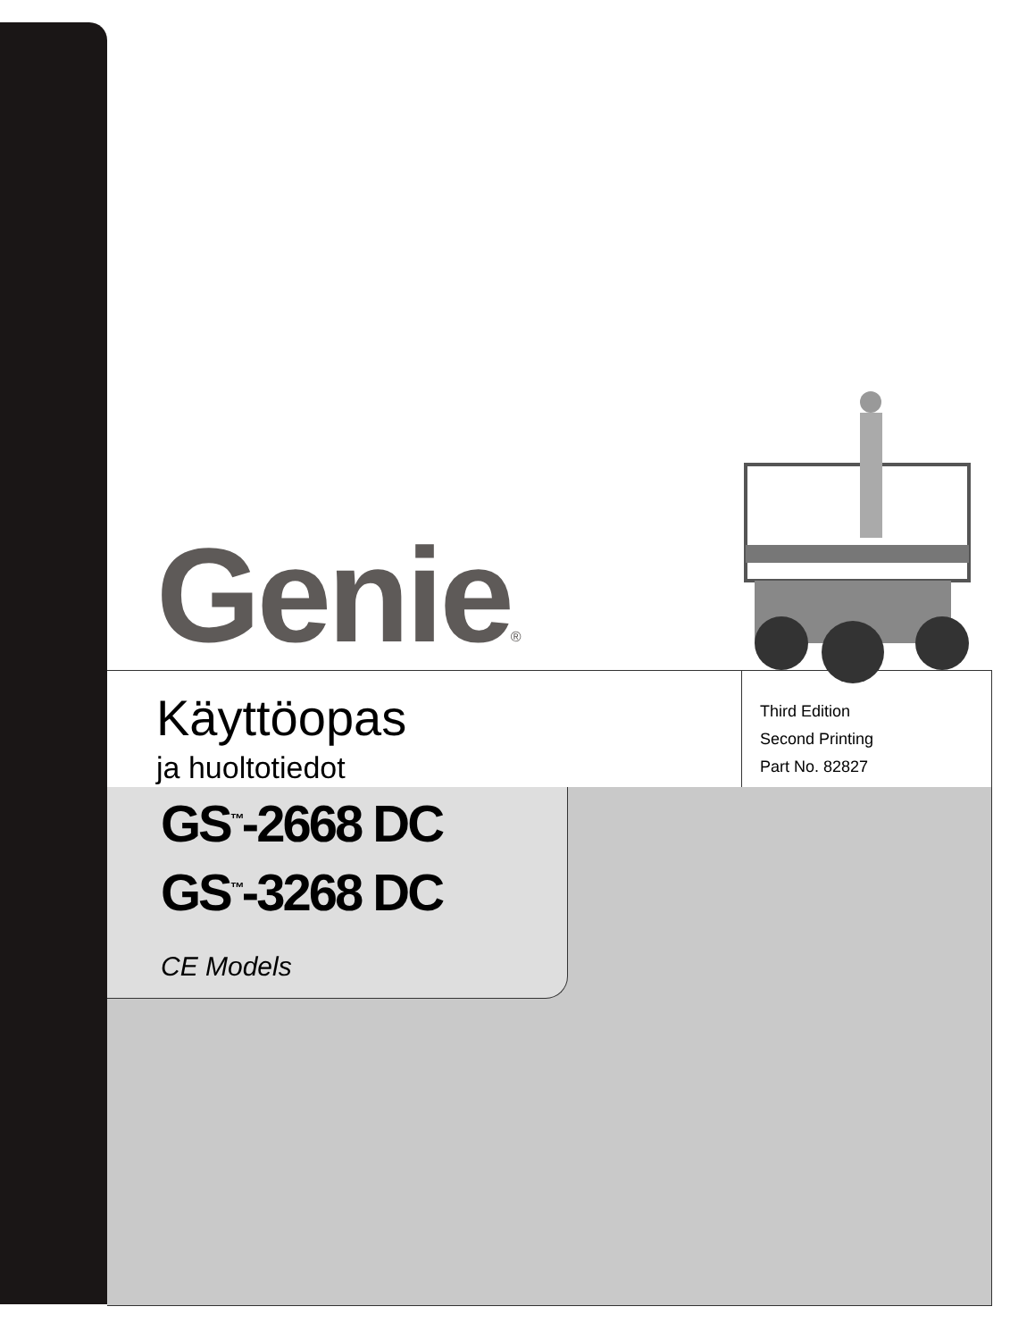Genie®
Käyttöopas
ja huoltotiedot
Third Edition
Second Printing
Part No. 82827
GS<sup>™</sup>-2668 DC
GS<sup>™</sup>-3268 DC
CE Models